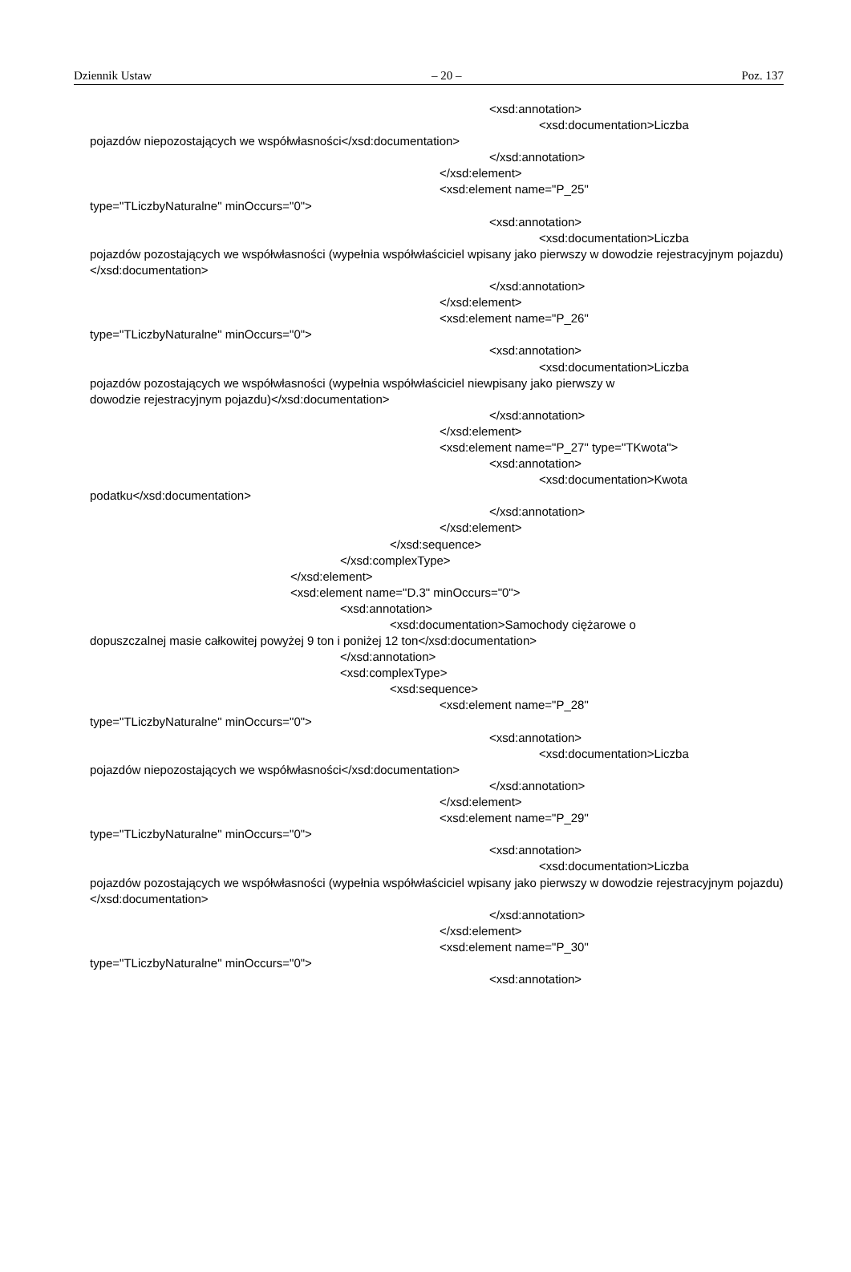Dziennik Ustaw – 20 – Poz. 137
<xsd:annotation>
<xsd:documentation>Liczba
pojazdów niepozostających we współwłasności</xsd:documentation>
</xsd:annotation>
</xsd:element>
<xsd:element name="P_25"
type="TLiczbyNaturalne" minOccurs="0">
<xsd:annotation>
<xsd:documentation>Liczba
pojazdów pozostających we współwłasności (wypełnia współwłaściciel wpisany jako pierwszy w dowodzie rejestracyjnym pojazdu)</xsd:documentation>
</xsd:annotation>
</xsd:element>
<xsd:element name="P_26"
type="TLiczbyNaturalne" minOccurs="0">
<xsd:annotation>
<xsd:documentation>Liczba
pojazdów pozostających we współwłasności (wypełnia współwłaściciel niewpisany jako pierwszy w
dowodzie rejestracyjnym pojazdu)</xsd:documentation>
</xsd:annotation>
</xsd:element>
<xsd:element name="P_27" type="TKwota">
<xsd:annotation>
<xsd:documentation>Kwota
podatku</xsd:documentation>
</xsd:annotation>
</xsd:element>
</xsd:sequence>
</xsd:complexType>
</xsd:element>
<xsd:element name="D.3" minOccurs="0">
<xsd:annotation>
<xsd:documentation>Samochody ciężarowe o
dopuszczalnej masie całkowitej powyżej 9 ton i poniżej 12 ton</xsd:documentation>
</xsd:annotation>
<xsd:complexType>
<xsd:sequence>
<xsd:element name="P_28"
type="TLiczbyNaturalne" minOccurs="0">
<xsd:annotation>
<xsd:documentation>Liczba
pojazdów niepozostających we współwłasności</xsd:documentation>
</xsd:annotation>
</xsd:element>
<xsd:element name="P_29"
type="TLiczbyNaturalne" minOccurs="0">
<xsd:annotation>
<xsd:documentation>Liczba
pojazdów pozostających we współwłasności (wypełnia współwłaściciel wpisany jako pierwszy w dowodzie rejestracyjnym pojazdu)</xsd:documentation>
</xsd:annotation>
</xsd:element>
<xsd:element name="P_30"
type="TLiczbyNaturalne" minOccurs="0">
<xsd:annotation>